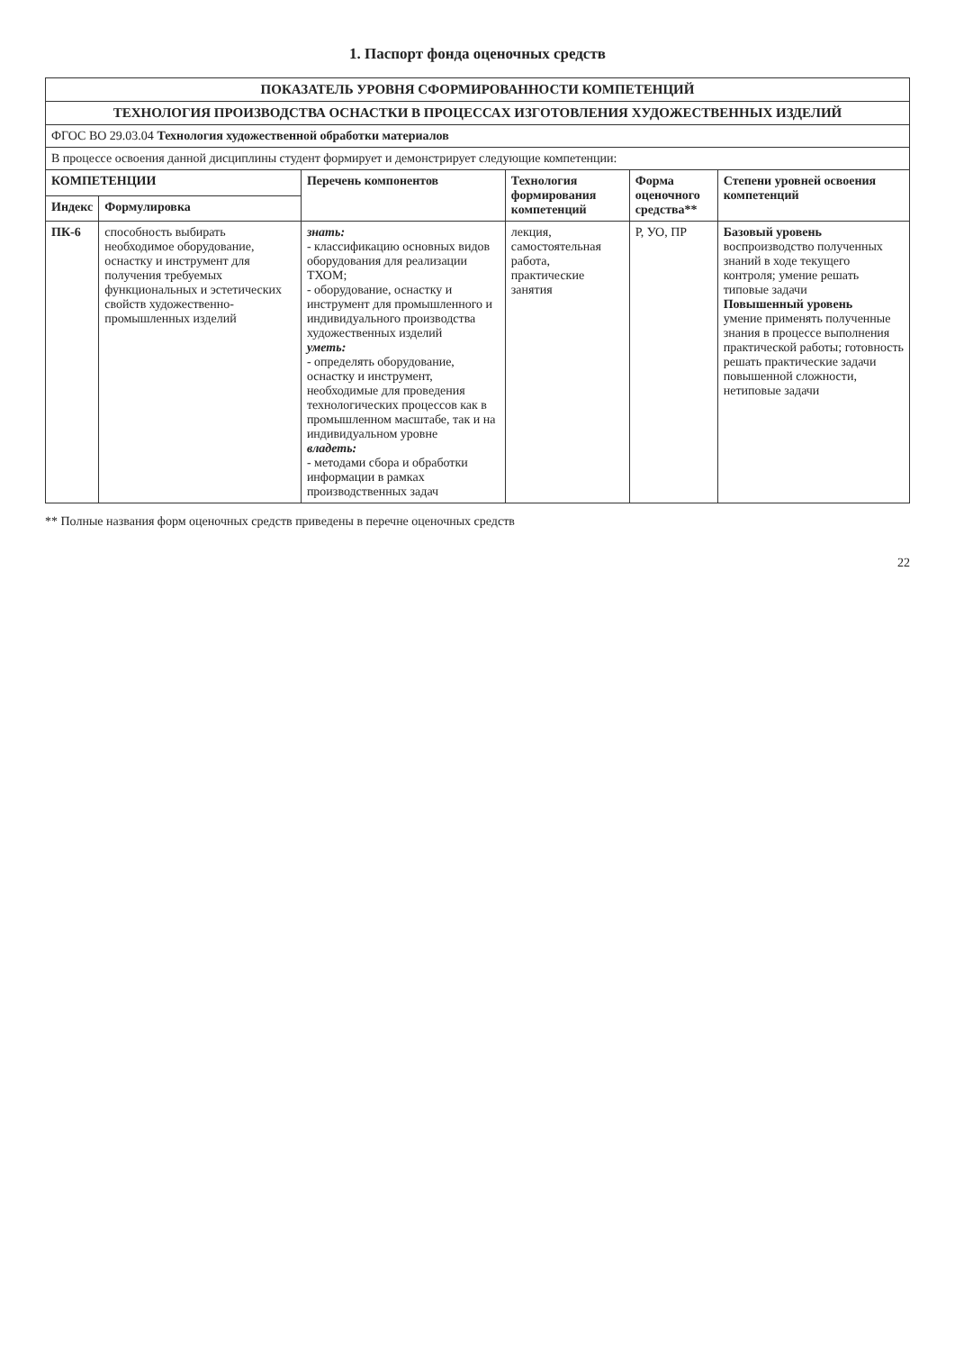1. Паспорт фонда оценочных средств
| ПОКАЗАТЕЛЬ УРОВНЯ СФОРМИРОВАННОСТИ КОМПЕТЕНЦИЙ | | | | | |
| ТЕХНОЛОГИЯ ПРОИЗВОДСТВА ОСНАСТКИ В ПРОЦЕССАХ ИЗГОТОВЛЕНИЯ ХУДОЖЕСТВЕННЫХ ИЗДЕЛИЙ | | | | | |
| ФГОС ВО 29.03.04 Технология художественной обработки материалов | | | | | |
| В процессе освоения данной дисциплины студент формирует и демонстрирует следующие компетенции: | | | | | |
| КОМПЕТЕНЦИИ | | Перечень компонентов | Технология формирования компетенций | Форма оценочного средства** | Степени уровней освоения компетенций |
| Индекс | Формулировка | | | | |
| ПК-6 | способность выбирать необходимое оборудование, оснастку и инструмент для получения требуемых функциональных и эстетических свойств художественно-промышленных изделий | знать: - классификацию основных видов оборудования для реализации ТХОМ; - оборудование, оснастку и инструмент для промышленного и индивидуального производства художественных изделий уметь: - определять оборудование, оснастку и инструмент, необходимые для проведения технологических процессов как в промышленном масштабе, так и на индивидуальном уровне владеть: - методами сбора и обработки информации в рамках производственных задач | лекция, самостоятельная работа, практические занятия | Р, УО, ПР | Базовый уровень воспроизводство полученных знаний в ходе текущего контроля; умение решать типовые задачи Повышенный уровень умение применять полученные знания в процессе выполнения практической работы; готовность решать практические задачи повышенной сложности, нетиповые задачи |
** Полные названия форм оценочных средств приведены в перечне оценочных средств
22